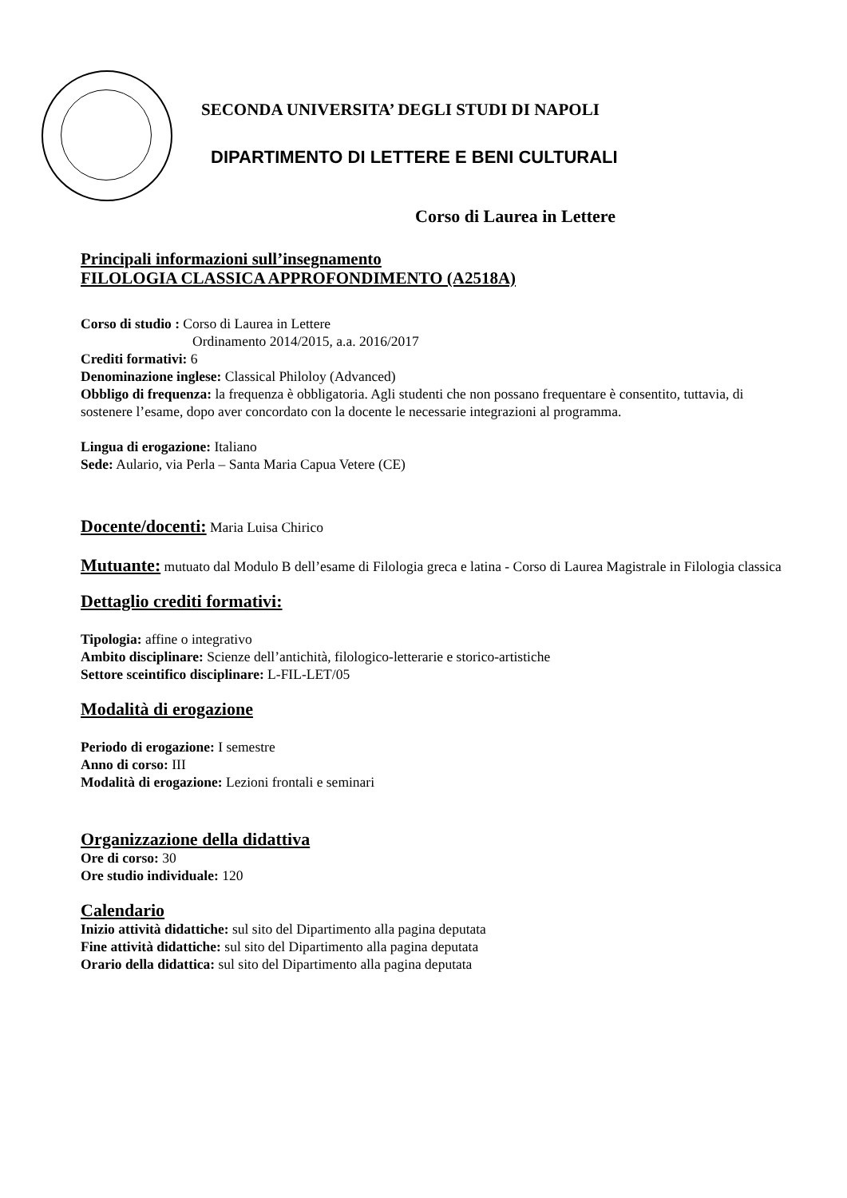SECONDA UNIVERSITA’ DEGLI STUDI DI NAPOLI
DIPARTIMENTO DI LETTERE E BENI CULTURALI
Corso di Laurea in Lettere
Principali informazioni sull’insegnamento
FILOLOGIA CLASSICA APPROFONDIMENTO (A2518A)
Corso di studio : Corso di Laurea in Lettere
Ordinamento 2014/2015, a.a. 2016/2017
Crediti formativi: 6
Denominazione inglese: Classical Philoloy (Advanced)
Obbligo di frequenza: la frequenza è obbligatoria. Agli studenti che non possano frequentare è consentito, tuttavia, di sostenere l’esame, dopo aver concordato con la docente le necessarie integrazioni al programma.
Lingua di erogazione: Italiano
Sede: Aulario, via Perla – Santa Maria Capua Vetere (CE)
Docente/docenti: Maria Luisa Chirico
Mutuante: mutuato dal Modulo B dell’esame di Filologia greca e latina - Corso di Laurea Magistrale in Filologia classica
Dettaglio crediti formativi:
Tipologia: affine o integrativo
Ambito disciplinare: Scienze dell’antichità, filologico-letterarie e storico-artistiche
Settore sceintifico disciplinare: L-FIL-LET/05
Modalità di erogazione
Periodo di erogazione: I semestre
Anno di corso: III
Modalità di erogazione: Lezioni frontali e seminari
Organizzazione della didattiva
Ore di corso: 30
Ore studio individuale: 120
Calendario
Inizio attività didattiche: sul sito del Dipartimento alla pagina deputata
Fine attività didattiche: sul sito del Dipartimento alla pagina deputata
Orario della didattica: sul sito del Dipartimento alla pagina deputata